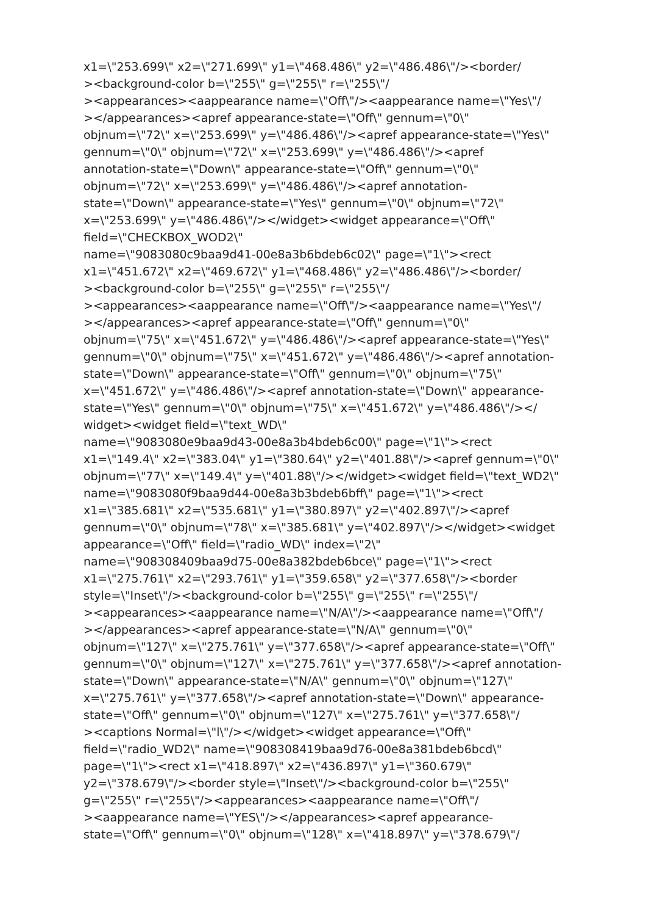x1=\"253.699\" x2=\"271.699\" y1=\"468.486\" y2=\"486.486\"/><border/
><background-color b=\"255\" g=\"255\" r=\"255\"/
><appearances><aappearance name=\"Off\"/><aappearance name=\"Yes\"/
></appearances><apref appearance-state=\"Off\" gennum=\"0\"
objnum=\"72\" x=\"253.699\" y=\"486.486\"/><apref appearance-state=\"Yes\"
gennum=\"0\" objnum=\"72\" x=\"253.699\" y=\"486.486\"/><apref
annotation-state=\"Down\" appearance-state=\"Off\" gennum=\"0\"
objnum=\"72\" x=\"253.699\" y=\"486.486\"/><apref annotation-
state=\"Down\" appearance-state=\"Yes\" gennum=\"0\" objnum=\"72\"
x=\"253.699\" y=\"486.486\"/></widget><widget appearance=\"Off\"
field=\"CHECKBOX_WOD2\"
name=\"9083080c9baa9d41-00e8a3b6bdeb6c02\" page=\"1\"><rect
x1=\"451.672\" x2=\"469.672\" y1=\"468.486\" y2=\"486.486\"/><border/
><background-color b=\"255\" g=\"255\" r=\"255\"/
><appearances><aappearance name=\"Off\"/><aappearance name=\"Yes\"/
></appearances><apref appearance-state=\"Off\" gennum=\"0\"
objnum=\"75\" x=\"451.672\" y=\"486.486\"/><apref appearance-state=\"Yes\"
gennum=\"0\" objnum=\"75\" x=\"451.672\" y=\"486.486\"/><apref annotation-
state=\"Down\" appearance-state=\"Off\" gennum=\"0\" objnum=\"75\"
x=\"451.672\" y=\"486.486\"/><apref annotation-state=\"Down\" appearance-
state=\"Yes\" gennum=\"0\" objnum=\"75\" x=\"451.672\" y=\"486.486\"/></
widget><widget field=\"text_WD\"
name=\"9083080e9baa9d43-00e8a3b4bdeb6c00\" page=\"1\"><rect
x1=\"149.4\" x2=\"383.04\" y1=\"380.64\" y2=\"401.88\"/><apref gennum=\"0\"
objnum=\"77\" x=\"149.4\" y=\"401.88\"/></widget><widget field=\"text_WD2\"
name=\"9083080f9baa9d44-00e8a3b3bdeb6bff\" page=\"1\"><rect
x1=\"385.681\" x2=\"535.681\" y1=\"380.897\" y2=\"402.897\"/><apref
gennum=\"0\" objnum=\"78\" x=\"385.681\" y=\"402.897\"/></widget><widget
appearance=\"Off\" field=\"radio_WD\" index=\"2\"
name=\"908308409baa9d75-00e8a382bdeb6bce\" page=\"1\"><rect
x1=\"275.761\" x2=\"293.761\" y1=\"359.658\" y2=\"377.658\"/><border
style=\"Inset\"/><background-color b=\"255\" g=\"255\" r=\"255\"/
><appearances><aappearance name=\"N/A\"/><aappearance name=\"Off\"/
></appearances><apref appearance-state=\"N/A\" gennum=\"0\"
objnum=\"127\" x=\"275.761\" y=\"377.658\"/><apref appearance-state=\"Off\"
gennum=\"0\" objnum=\"127\" x=\"275.761\" y=\"377.658\"/><apref annotation-
state=\"Down\" appearance-state=\"N/A\" gennum=\"0\" objnum=\"127\"
x=\"275.761\" y=\"377.658\"/><apref annotation-state=\"Down\" appearance-
state=\"Off\" gennum=\"0\" objnum=\"127\" x=\"275.761\" y=\"377.658\"/
><captions Normal=\"l\"/></widget><widget appearance=\"Off\"
field=\"radio_WD2\" name=\"908308419baa9d76-00e8a381bdeb6bcd\"
page=\"1\"><rect x1=\"418.897\" x2=\"436.897\" y1=\"360.679\"
y2=\"378.679\"/><border style=\"Inset\"/><background-color b=\"255\"
g=\"255\" r=\"255\"/><appearances><aappearance name=\"Off\"/
><aappearance name=\"YES\"/></appearances><apref appearance-
state=\"Off\" gennum=\"0\" objnum=\"128\" x=\"418.897\" y=\"378.679\"/